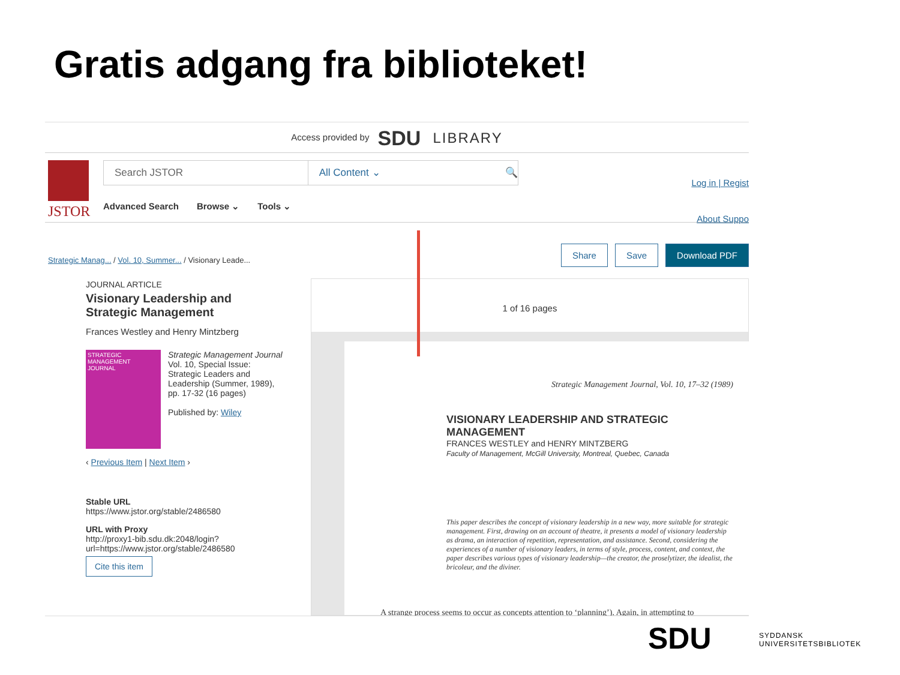Gratis adgang fra biblioteket!
Access provided by SDU LIBRARY
JSTOR
Search JSTOR All Content ⌄ 🔍
Advanced Search Browse ⌄ Tools ⌄
Log in | Regist
About Suppo
Strategic Manag... / Vol. 10, Summer... / Visionary Leade...
Share Save Download PDF
JOURNAL ARTICLE
Visionary Leadership and Strategic Management
Frances Westley and Henry Mintzberg
STRATEGIC MANAGEMENT JOURNAL
Strategic Management Journal
Vol. 10, Special Issue: Strategic Leaders and Leadership (Summer, 1989), pp. 17-32 (16 pages)
Published by: Wiley
‹ Previous Item | Next Item ›
Stable URL
https://www.jstor.org/stable/2486580
URL with Proxy
http://proxy1-bib.sdu.dk:2048/login?url=https://www.jstor.org/stable/2486580
Cite this item
1 of 16 pages
Strategic Management Journal, Vol. 10, 17–32 (1989)
VISIONARY LEADERSHIP AND STRATEGIC MANAGEMENT
FRANCES WESTLEY and HENRY MINTZBERG
Faculty of Management, McGill University, Montreal, Quebec, Canada
This paper describes the concept of visionary leadership in a new way, more suitable for strategic management. First, drawing on an account of theatre, it presents a model of visionary leadership as drama, an interaction of repetition, representation, and assistance. Second, considering the experiences of a number of visionary leaders, in terms of style, process, content, and context, the paper describes various types of visionary leadership—the creator, the proselytizer, the idealist, the bricoleur, and the diviner.
A strange process seems to occur as concepts attention to ‘planning’). Again, in attempting to
SDU
SYDDANSK
UNIVERSITETSBIBLIOTEK